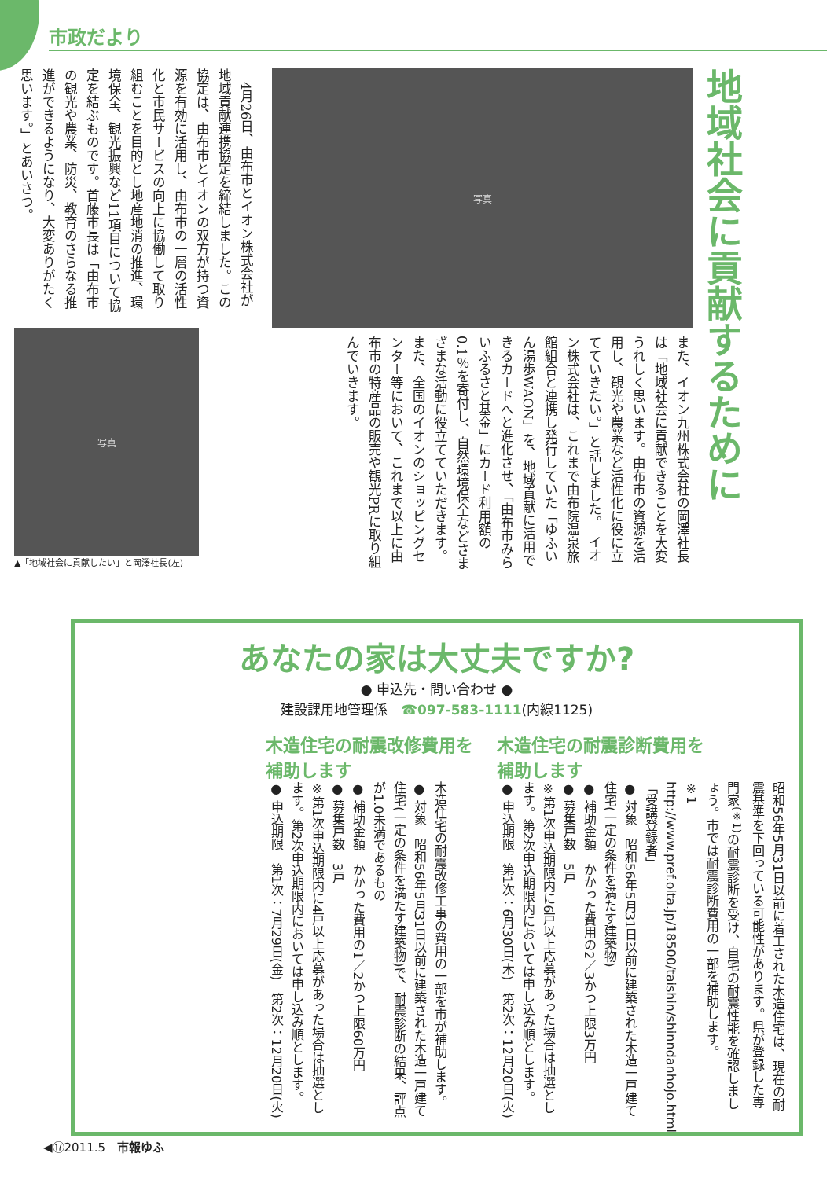市政だより
地域社会に貢献するために
写真
また、イオン九州株式会社の岡澤社長は「地域社会に貢献できることを大変うれしく思います。由布市の資源を活用し、観光や農業など活性化に役に立てていきたい。」と話しました。　イオン株式会社は、これまで由布院温泉旅館組合と連携し発行していた「ゆふいん湯歩WAON」を、地域貢献に活用できるカードへと進化させ、「由布市みらいふるさと基金」にカード利用額の0.1％を寄付し、自然環境保全などさまざまな活動に役立てていただきます。また、全国のイオンのショッピングセンター等において、これまで以上に由布市の特産品の販売や観光PRに取り組んでいきます。
　4月26日、由布市とイオン株式会社が地域貢献連携協定を締結しました。この協定は、由布市とイオンの双方が持つ資源を有効に活用し、由布市の一層の活性化と市民サービスの向上に協働して取り組むことを目的とし地産地消の推進、環境保全、観光振興など11項目について協定を結ぶものです。首藤市長は「由布市の観光や農業、防災、教育のさらなる推進ができるようになり、大変ありがたく思います。」とあいさつ。
写真
▲「地域社会に貢献したい」と岡澤社長(左)
あなたの家は大丈夫ですか?
● 申込先・問い合わせ ●
建設課用地管理係　☎097-583-1111(内線1125)
木造住宅の耐震診断費用を
補助します
昭和56年5月31日以前に着工された木造住宅は、現在の耐震基準を下回っている可能性があります。県が登録した専門家<sup>(※1)</sup>の耐震診断を受け、自宅の耐震性能を確認しましょう。市では耐震診断費用の一部を補助します。
※1 http://www.pref.oita.jp/18500/taishin/shinndanhojo.html「受講登録者」
● 対象　昭和56年5月31日以前に建築された木造一戸建て住宅(一定の条件を満たす建築物)
● 補助金額　かかった費用の2／3かつ上限3万円
● 募集戸数　5戸
※第1次申込期限内に6戸以上応募があった場合は抽選とします。第2次申込期限内においては申し込み順とします。
● 申込期限　第1次：6月30日(木)　第2次：12月20日(火)
木造住宅の耐震改修費用を
補助します
木造住宅の耐震改修工事の費用の一部を市が補助します。
● 対象　昭和56年5月31日以前に建築された木造一戸建て住宅(一定の条件を満たす建築物)で、耐震診断の結果、評点が1.0未満であるもの
● 補助金額　かかった費用の1／2かつ上限60万円
● 募集戸数　3戸
※第1次申込期限内に4戸以上応募があった場合は抽選とします。第2次申込期限内においては申し込み順とします。
● 申込期限　第1次：7月29日(金)　第2次：12月20日(火)
◀⑰2011.5　市報ゆふ